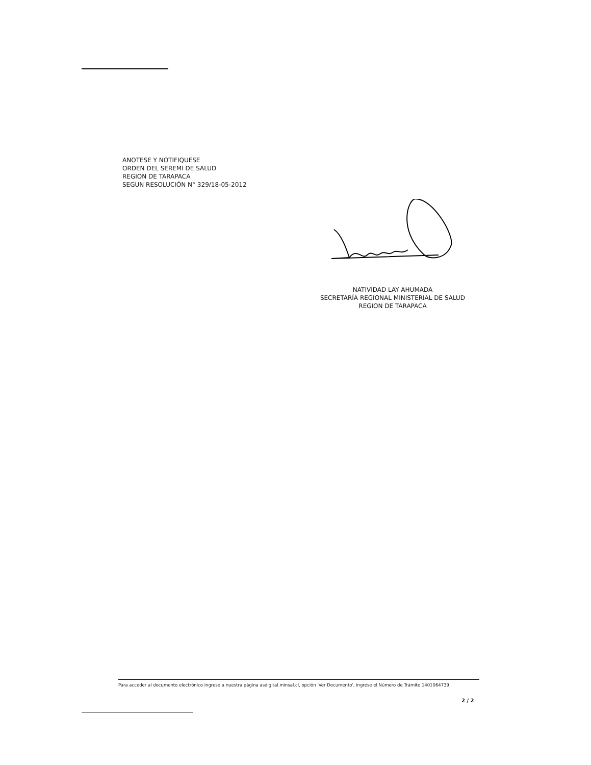ANOTESE Y NOTIFIQUESE
ORDEN DEL SEREMI DE SALUD
REGION DE TARAPACA
SEGUN RESOLUCIÓN N° 329/18-05-2012
NATIVIDAD LAY AHUMADA
SECRETARÍA REGIONAL MINISTERIAL DE SALUD
REGION DE TARAPACA
Para acceder al documento electrónico ingrese a nuestra página asdigital.minsal.cl, opción 'Ver Documento', ingrese el Número de Trámite 1401064739
2 / 2